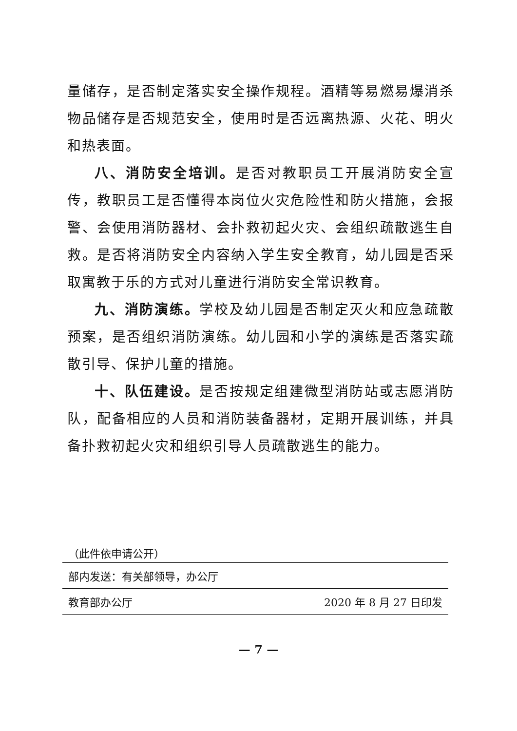量储存，是否制定落实安全操作规程。酒精等易燃易爆消杀物品储存是否规范安全，使用时是否远离热源、火花、明火和热表面。
八、消防安全培训。是否对教职员工开展消防安全宣传，教职员工是否懂得本岗位火灾危险性和防火措施，会报警、会使用消防器材、会扑救初起火灾、会组织疏散逃生自救。是否将消防安全内容纳入学生安全教育，幼儿园是否采取寓教于乐的方式对儿童进行消防安全常识教育。
九、消防演练。学校及幼儿园是否制定灭火和应急疏散预案，是否组织消防演练。幼儿园和小学的演练是否落实疏散引导、保护儿童的措施。
十、队伍建设。是否按规定组建微型消防站或志愿消防队，配备相应的人员和消防装备器材，定期开展训练，并具备扑救初起火灾和组织引导人员疏散逃生的能力。
（此件依申请公开）
部内发送：有关部领导，办公厅
教育部办公厅 2020 年 8 月 27 日印发
— 7 —